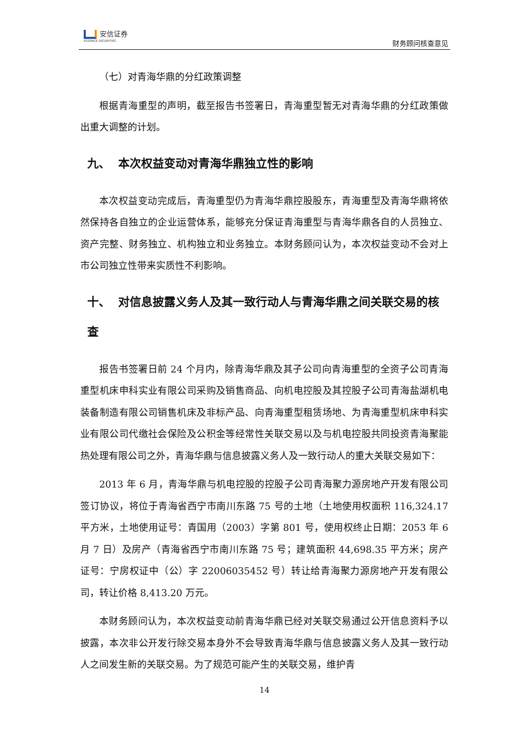安信证券
ESSENCE SECURITIES
财务顾问核查意见
（七）对青海华鼎的分红政策调整
根据青海重型的声明，截至报告书签署日，青海重型暂无对青海华鼎的分红政策做出重大调整的计划。
九、 本次权益变动对青海华鼎独立性的影响
本次权益变动完成后，青海重型仍为青海华鼎控股股东，青海重型及青海华鼎将依然保持各自独立的企业运营体系，能够充分保证青海重型与青海华鼎各自的人员独立、资产完整、财务独立、机构独立和业务独立。本财务顾问认为，本次权益变动不会对上市公司独立性带来实质性不利影响。
十、 对信息披露义务人及其一致行动人与青海华鼎之间关联交易的核查
报告书签署日前 24 个月内，除青海华鼎及其子公司向青海重型的全资子公司青海重型机床申科实业有限公司采购及销售商品、向机电控股及其控股子公司青海盐湖机电装备制造有限公司销售机床及非标产品、向青海重型租赁场地、为青海重型机床申科实业有限公司代缴社会保险及公积金等经常性关联交易以及与机电控股共同投资青海聚能热处理有限公司之外，青海华鼎与信息披露义务人及一致行动人的重大关联交易如下：
2013 年 6 月，青海华鼎与机电控股的控股子公司青海聚力源房地产开发有限公司签订协议，将位于青海省西宁市南川东路 75 号的土地（土地使用权面积 116,324.17 平方米，土地使用证号：青国用（2003）字第 801 号，使用权终止日期：2053 年 6 月 7 日）及房产（青海省西宁市南川东路 75 号；建筑面积 44,698.35 平方米；房产证号：宁房权证中（公）字 22006035452 号）转让给青海聚力源房地产开发有限公司，转让价格 8,413.20 万元。
本财务顾问认为，本次权益变动前青海华鼎已经对关联交易通过公开信息资料予以披露，本次非公开发行除交易本身外不会导致青海华鼎与信息披露义务人及其一致行动人之间发生新的关联交易。为了规范可能产生的关联交易，维护青
14